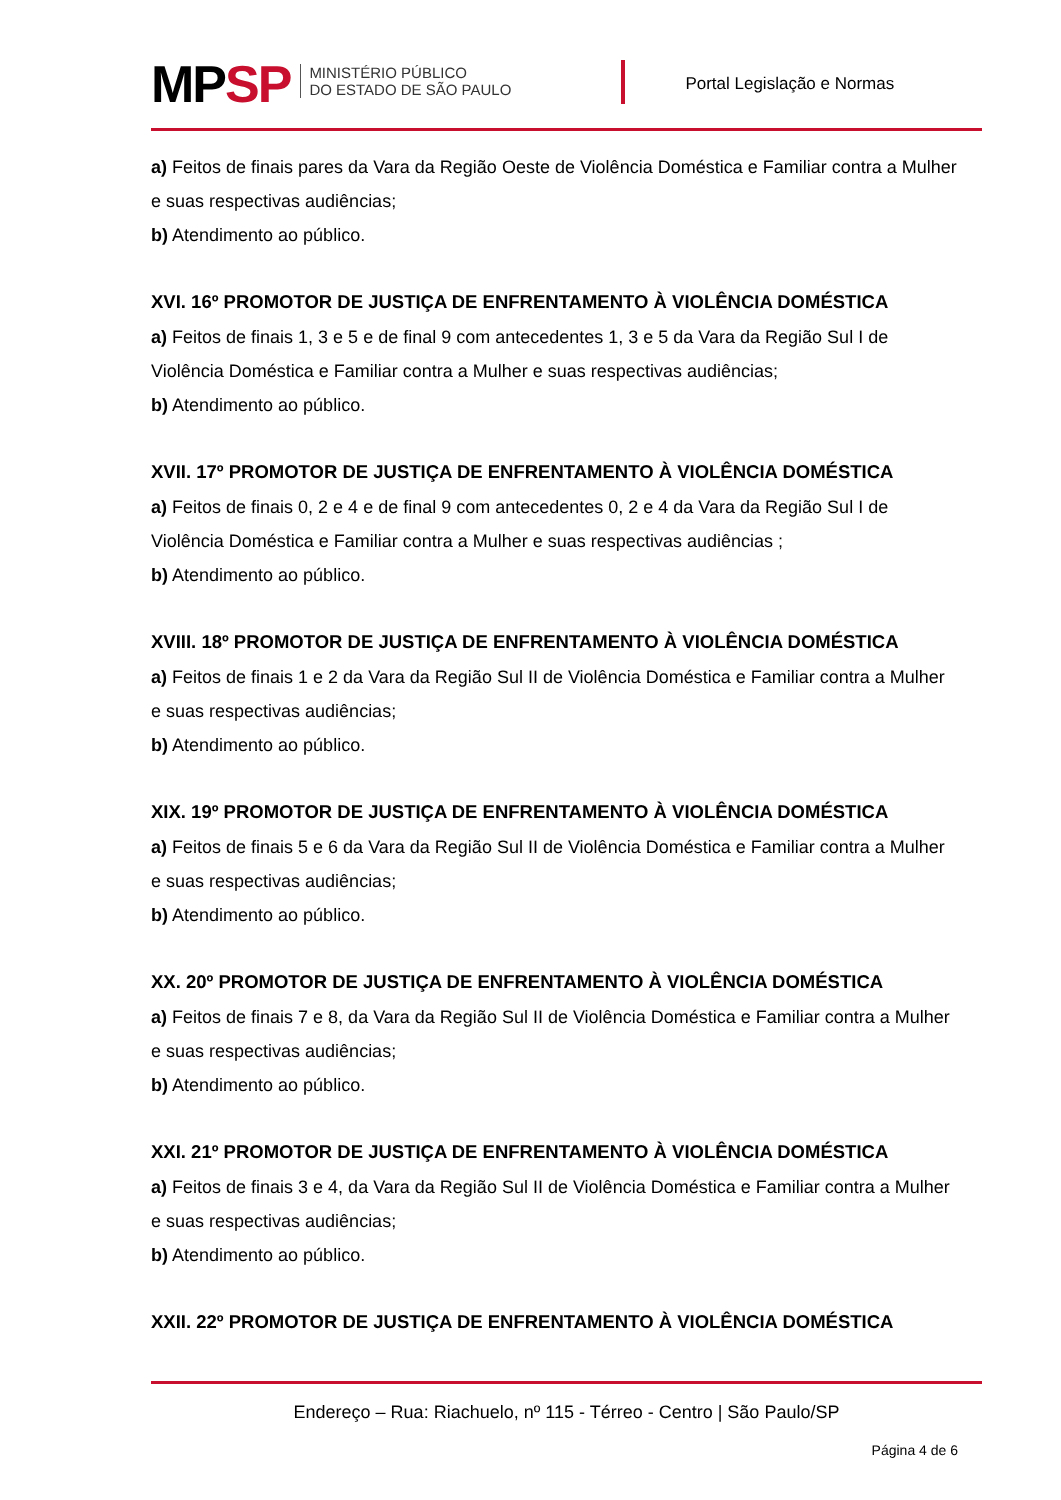MPSP
MINISTÉRIO PÚBLICO
DO ESTADO DE SÃO PAULO
Portal Legislação e Normas
a) Feitos de finais pares da Vara da Região Oeste de Violência Doméstica e Familiar contra a Mulher e suas respectivas audiências;
b) Atendimento ao público.
XVI. 16º PROMOTOR DE JUSTIÇA DE ENFRENTAMENTO À VIOLÊNCIA DOMÉSTICA
a) Feitos de finais 1, 3 e 5 e de final 9 com antecedentes 1, 3 e 5 da Vara da Região Sul I de Violência Doméstica e Familiar contra a Mulher e suas respectivas audiências;
b) Atendimento ao público.
XVII. 17º PROMOTOR DE JUSTIÇA DE ENFRENTAMENTO À VIOLÊNCIA DOMÉSTICA
a) Feitos de finais 0, 2 e 4 e de final 9 com antecedentes 0, 2 e 4 da Vara da Região Sul I de Violência Doméstica e Familiar contra a Mulher e suas respectivas audiências ;
b) Atendimento ao público.
XVIII. 18º PROMOTOR DE JUSTIÇA DE ENFRENTAMENTO À VIOLÊNCIA DOMÉSTICA
a) Feitos de finais 1 e 2 da Vara da Região Sul II de Violência Doméstica e Familiar contra a Mulher e suas respectivas audiências;
b) Atendimento ao público.
XIX. 19º PROMOTOR DE JUSTIÇA DE ENFRENTAMENTO À VIOLÊNCIA DOMÉSTICA
a) Feitos de finais 5 e 6 da Vara da Região Sul II de Violência Doméstica e Familiar contra a Mulher e suas respectivas audiências;
b) Atendimento ao público.
XX. 20º PROMOTOR DE JUSTIÇA DE ENFRENTAMENTO À VIOLÊNCIA DOMÉSTICA
a) Feitos de finais 7 e 8, da Vara da Região Sul II de Violência Doméstica e Familiar contra a Mulher e suas respectivas audiências;
b) Atendimento ao público.
XXI. 21º PROMOTOR DE JUSTIÇA DE ENFRENTAMENTO À VIOLÊNCIA DOMÉSTICA
a) Feitos de finais 3 e 4, da Vara da Região Sul II de Violência Doméstica e Familiar contra a Mulher e suas respectivas audiências;
b) Atendimento ao público.
XXII. 22º PROMOTOR DE JUSTIÇA DE ENFRENTAMENTO À VIOLÊNCIA DOMÉSTICA
Endereço – Rua: Riachuelo, nº 115 - Térreo - Centro | São Paulo/SP
Página 4 de 6